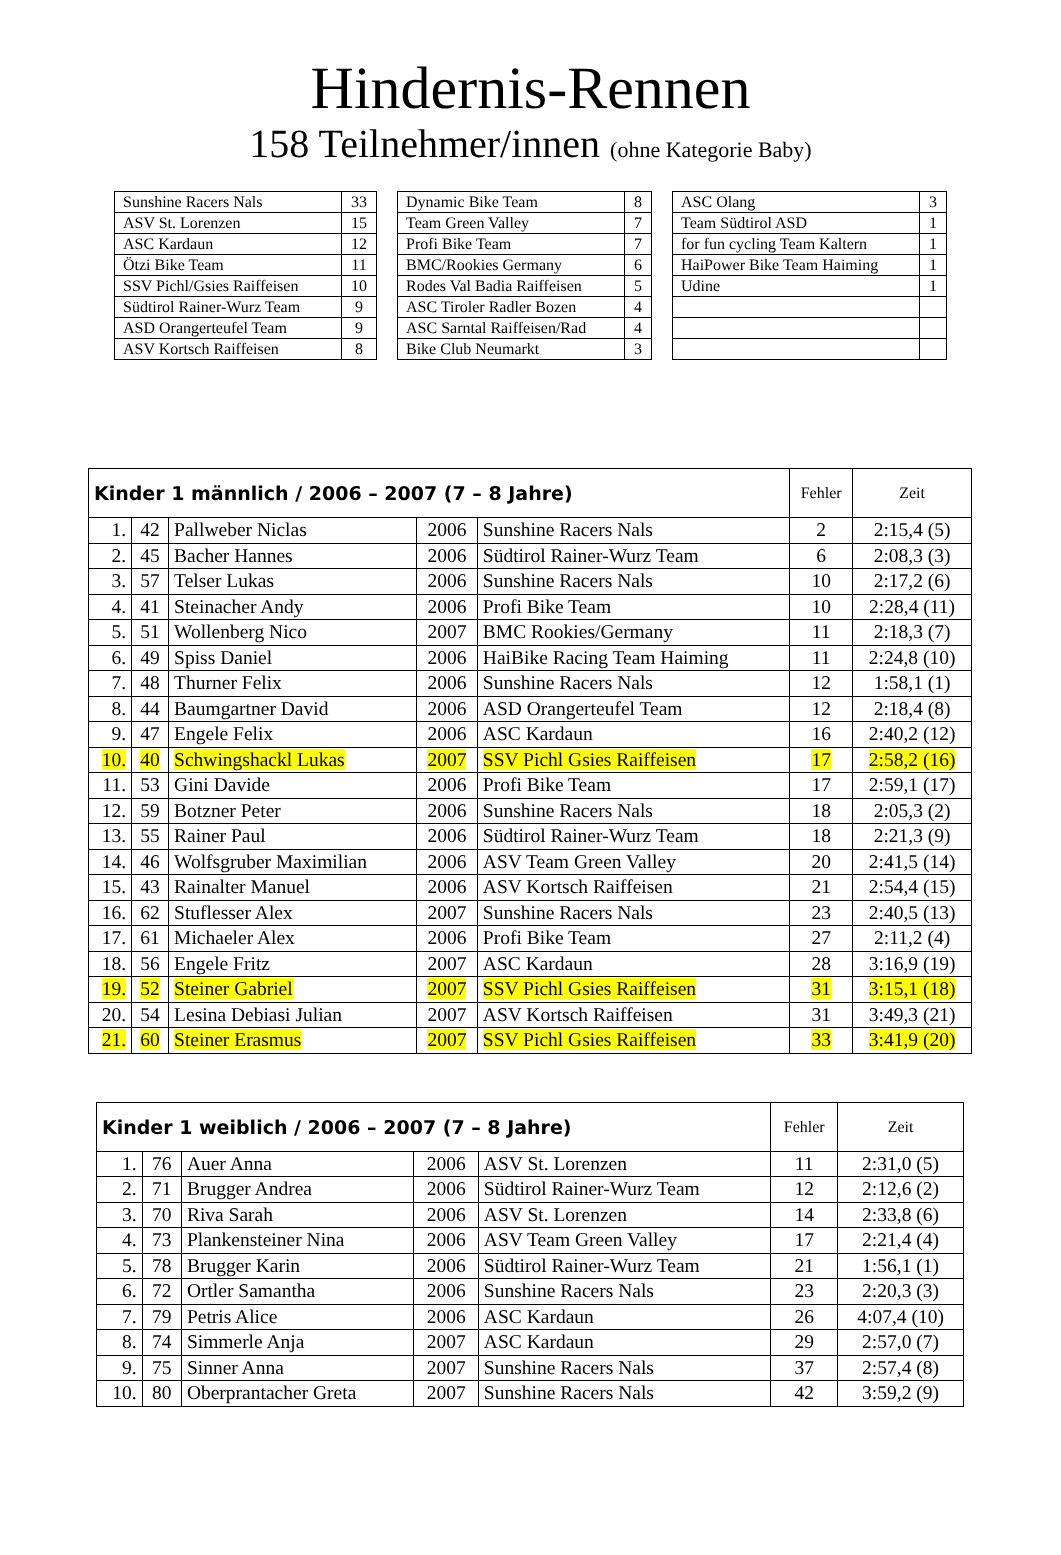Hindernis-Rennen
158 Teilnehmer/innen (ohne Kategorie Baby)
| Sunshine Racers Nals | 33 |
| ASV St. Lorenzen | 15 |
| ASC Kardaun | 12 |
| Ötzi Bike Team | 11 |
| SSV Pichl/Gsies Raiffeisen | 10 |
| Südtirol Rainer-Wurz Team | 9 |
| ASD Orangerteufel Team | 9 |
| ASV Kortsch Raiffeisen | 8 |
| Dynamic Bike Team | 8 |
| Team Green Valley | 7 |
| Profi Bike Team | 7 |
| BMC/Rookies Germany | 6 |
| Rodes Val Badia Raiffeisen | 5 |
| ASC Tiroler Radler Bozen | 4 |
| ASC Sarntal Raiffeisen/Rad | 4 |
| Bike Club Neumarkt | 3 |
| ASC Olang | 3 |
| Team Südtirol ASD | 1 |
| for fun cycling Team Kaltern | 1 |
| HaiPower Bike Team Haiming | 1 |
| Udine | 1 |
| Kinder 1 männlich / 2006 – 2007 (7 – 8 Jahre) | | | | | Fehler | Zeit |
| --- | --- | --- | --- | --- | --- | --- |
| 1. | 42 | Pallweber Niclas | 2006 | Sunshine Racers Nals | 2 | 2:15,4 (5) |
| 2. | 45 | Bacher Hannes | 2006 | Südtirol Rainer-Wurz Team | 6 | 2:08,3 (3) |
| 3. | 57 | Telser Lukas | 2006 | Sunshine Racers Nals | 10 | 2:17,2 (6) |
| 4. | 41 | Steinacher Andy | 2006 | Profi Bike Team | 10 | 2:28,4 (11) |
| 5. | 51 | Wollenberg Nico | 2007 | BMC Rookies/Germany | 11 | 2:18,3 (7) |
| 6. | 49 | Spiss Daniel | 2006 | HaiBike Racing Team Haiming | 11 | 2:24,8 (10) |
| 7. | 48 | Thurner Felix | 2006 | Sunshine Racers Nals | 12 | 1:58,1 (1) |
| 8. | 44 | Baumgartner David | 2006 | ASD Orangerteufel Team | 12 | 2:18,4 (8) |
| 9. | 47 | Engele Felix | 2006 | ASC Kardaun | 16 | 2:40,2 (12) |
| 10. | 40 | Schwingshackl Lukas | 2007 | SSV Pichl Gsies Raiffeisen | 17 | 2:58,2 (16) |
| 11. | 53 | Gini Davide | 2006 | Profi Bike Team | 17 | 2:59,1 (17) |
| 12. | 59 | Botzner Peter | 2006 | Sunshine Racers Nals | 18 | 2:05,3 (2) |
| 13. | 55 | Rainer Paul | 2006 | Südtirol Rainer-Wurz Team | 18 | 2:21,3 (9) |
| 14. | 46 | Wolfsgruber Maximilian | 2006 | ASV Team Green Valley | 20 | 2:41,5 (14) |
| 15. | 43 | Rainalter Manuel | 2006 | ASV Kortsch Raiffeisen | 21 | 2:54,4 (15) |
| 16. | 62 | Stuflesser Alex | 2007 | Sunshine Racers Nals | 23 | 2:40,5 (13) |
| 17. | 61 | Michaeler Alex | 2006 | Profi Bike Team | 27 | 2:11,2 (4) |
| 18. | 56 | Engele Fritz | 2007 | ASC Kardaun | 28 | 3:16,9 (19) |
| 19. | 52 | Steiner Gabriel | 2007 | SSV Pichl Gsies Raiffeisen | 31 | 3:15,1 (18) |
| 20. | 54 | Lesina Debiasi Julian | 2007 | ASV Kortsch Raiffeisen | 31 | 3:49,3 (21) |
| 21. | 60 | Steiner Erasmus | 2007 | SSV Pichl Gsies Raiffeisen | 33 | 3:41,9 (20) |
| Kinder 1 weiblich / 2006 – 2007 (7 – 8 Jahre) | | | | | Fehler | Zeit |
| --- | --- | --- | --- | --- | --- | --- |
| 1. | 76 | Auer Anna | 2006 | ASV St. Lorenzen | 11 | 2:31,0 (5) |
| 2. | 71 | Brugger Andrea | 2006 | Südtirol Rainer-Wurz Team | 12 | 2:12,6 (2) |
| 3. | 70 | Riva Sarah | 2006 | ASV St. Lorenzen | 14 | 2:33,8 (6) |
| 4. | 73 | Plankensteiner Nina | 2006 | ASV Team Green Valley | 17 | 2:21,4 (4) |
| 5. | 78 | Brugger Karin | 2006 | Südtirol Rainer-Wurz Team | 21 | 1:56,1 (1) |
| 6. | 72 | Ortler Samantha | 2006 | Sunshine Racers Nals | 23 | 2:20,3 (3) |
| 7. | 79 | Petris Alice | 2006 | ASC Kardaun | 26 | 4:07,4 (10) |
| 8. | 74 | Simmerle Anja | 2007 | ASC Kardaun | 29 | 2:57,0 (7) |
| 9. | 75 | Sinner Anna | 2007 | Sunshine Racers Nals | 37 | 2:57,4 (8) |
| 10. | 80 | Oberprantacher Greta | 2007 | Sunshine Racers Nals | 42 | 3:59,2 (9) |